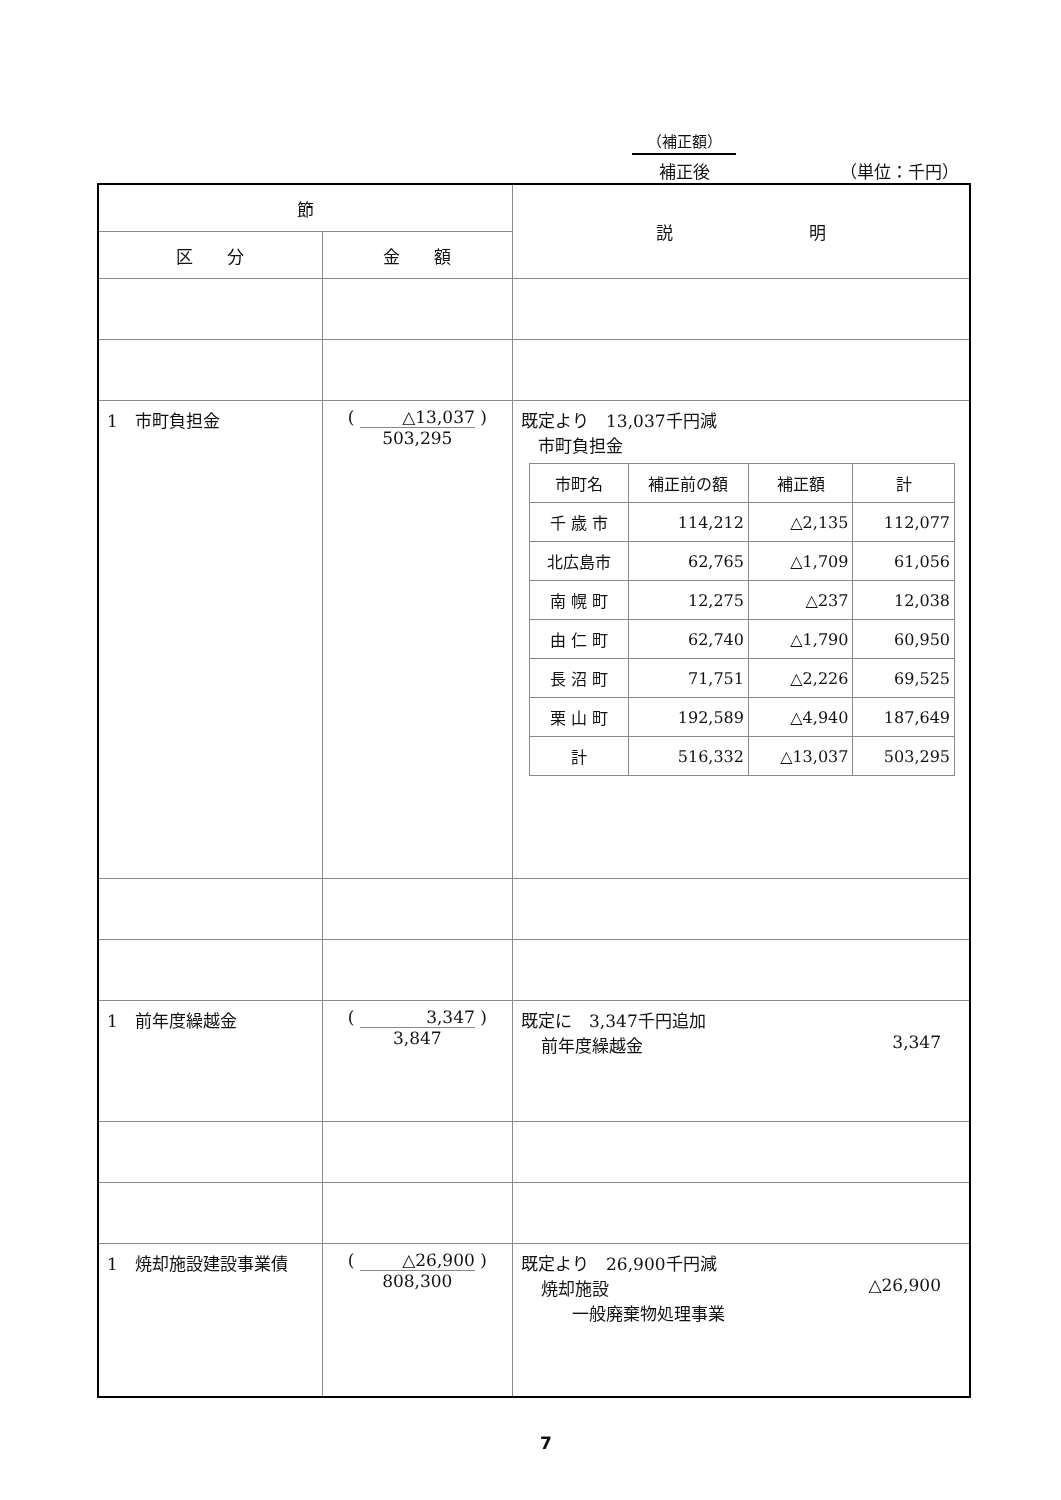（補正額）
補正後 （単位：千円）
| 節 | | 説 明 |
| --- | --- | --- |
| 区 分 | 金 額 | |
| 1 市町負担金 | ( △13,037 ) 503,295 | 既定より 13,037千円減 市町負担金 / 市町名 / 補正前の額 / 補正額 / 計 / / 千 歳 市 / 114,212 / △2,135 / 112,077 / / 北広島市 / 62,765 / △1,709 / 61,056 / / 南 幌 町 / 12,275 / △237 / 12,038 / / 由 仁 町 / 62,740 / △1,790 / 60,950 / / 長 沼 町 / 71,751 / △2,226 / 69,525 / / 栗 山 町 / 192,589 / △4,940 / 187,649 / / 計 / 516,332 / △13,037 / 503,295 / |
| 1 前年度繰越金 | ( 3,347 ) 3,847 | 既定に 3,347千円追加 前年度繰越金 3,347 |
| 1 焼却施設建設事業債 | ( △26,900 ) 808,300 | 既定より 26,900千円減 焼却施設 △26,900 一般廃棄物処理事業 |
7